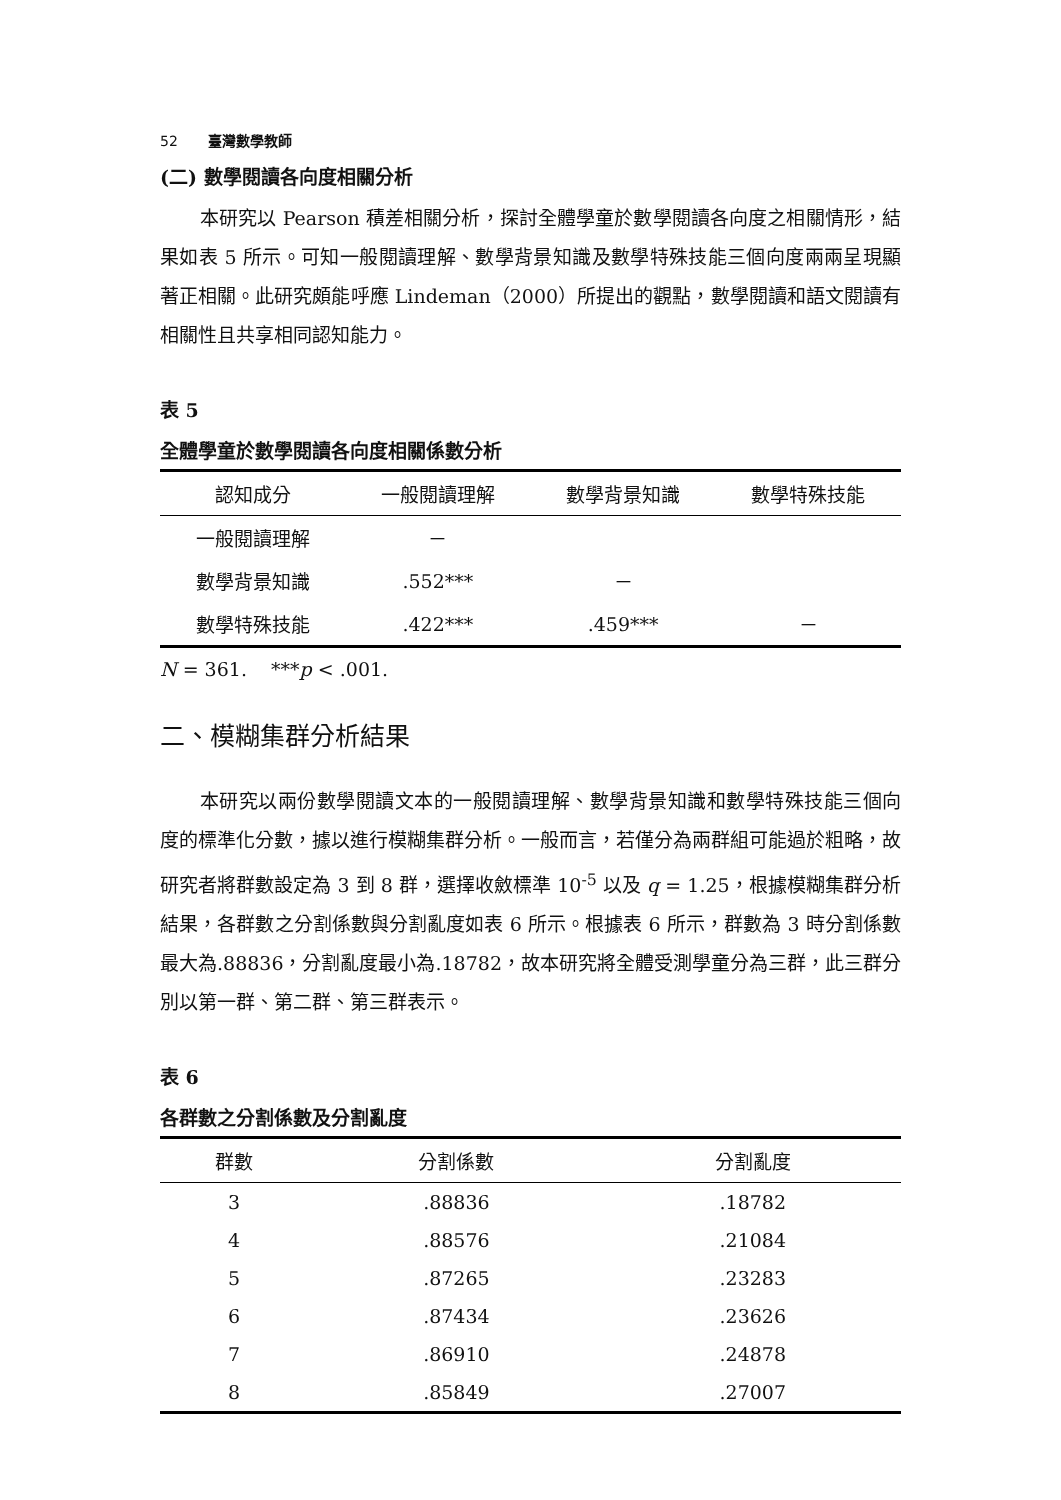52 臺灣數學教師
(二) 數學閱讀各向度相關分析
本研究以 Pearson 積差相關分析，探討全體學童於數學閱讀各向度之相關情形，結果如表 5 所示。可知一般閱讀理解、數學背景知識及數學特殊技能三個向度兩兩呈現顯著正相關。此研究頗能呼應 Lindeman（2000）所提出的觀點，數學閱讀和語文閱讀有相關性且共享相同認知能力。
表 5
全體學童於數學閱讀各向度相關係數分析
| 認知成分 | 一般閱讀理解 | 數學背景知識 | 數學特殊技能 |
| --- | --- | --- | --- |
| 一般閱讀理解 | － | | |
| 數學背景知識 | .552*** | － | |
| 數學特殊技能 | .422*** | .459*** | － |
N = 361. ***p < .001.
二、模糊集群分析結果
本研究以兩份數學閱讀文本的一般閱讀理解、數學背景知識和數學特殊技能三個向度的標準化分數，據以進行模糊集群分析。一般而言，若僅分為兩群組可能過於粗略，故研究者將群數設定為 3 到 8 群，選擇收斂標準 10<sup>-5</sup> 以及 q = 1.25，根據模糊集群分析結果，各群數之分割係數與分割亂度如表 6 所示。根據表 6 所示，群數為 3 時分割係數最大為.88836，分割亂度最小為.18782，故本研究將全體受測學童分為三群，此三群分別以第一群、第二群、第三群表示。
表 6
各群數之分割係數及分割亂度
| 群數 | 分割係數 | 分割亂度 |
| --- | --- | --- |
| 3 | .88836 | .18782 |
| 4 | .88576 | .21084 |
| 5 | .87265 | .23283 |
| 6 | .87434 | .23626 |
| 7 | .86910 | .24878 |
| 8 | .85849 | .27007 |